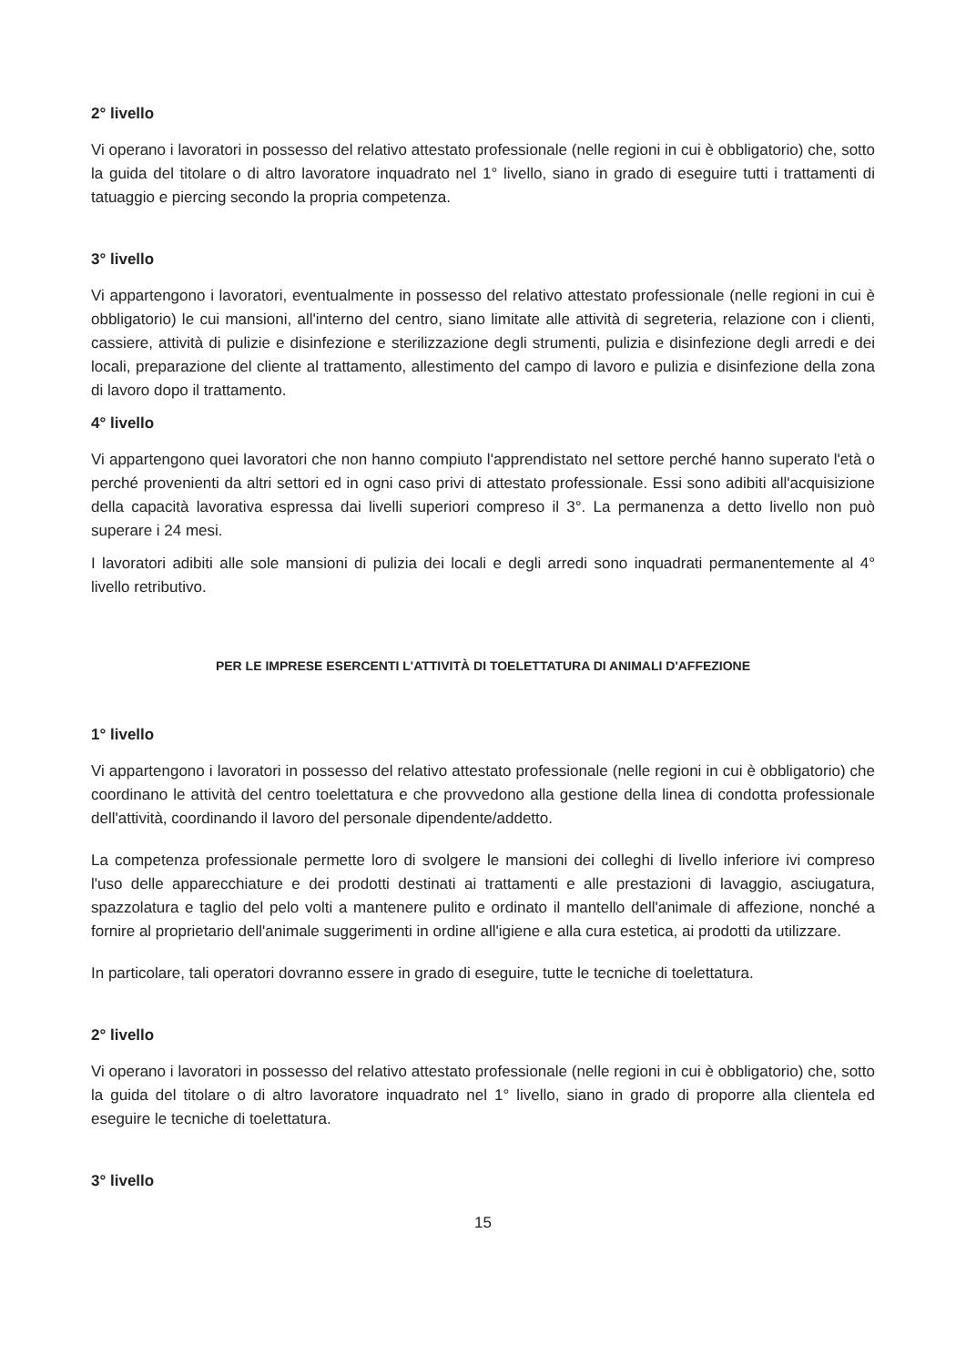2° livello
Vi operano i lavoratori in possesso del relativo attestato professionale (nelle regioni in cui è obbligatorio) che, sotto la guida del titolare o di altro lavoratore inquadrato nel 1° livello, siano in grado di eseguire tutti i trattamenti di tatuaggio e piercing secondo la propria competenza.
3° livello
Vi appartengono i lavoratori, eventualmente in possesso del relativo attestato professionale (nelle regioni in cui è obbligatorio) le cui mansioni, all'interno del centro, siano limitate alle attività di segreteria, relazione con i clienti, cassiere, attività di pulizie e disinfezione e sterilizzazione degli strumenti, pulizia e disinfezione degli arredi e dei locali, preparazione del cliente al trattamento, allestimento del campo di lavoro e pulizia e disinfezione della zona di lavoro dopo il trattamento.
4° livello
Vi appartengono quei lavoratori che non hanno compiuto l'apprendistato nel settore perché hanno superato l'età o perché provenienti da altri settori ed in ogni caso privi di attestato professionale. Essi sono adibiti all'acquisizione della capacità lavorativa espressa dai livelli superiori compreso il 3°. La permanenza a detto livello non può superare i 24 mesi.
I lavoratori adibiti alle sole mansioni di pulizia dei locali e degli arredi sono inquadrati permanentemente al 4° livello retributivo.
PER LE IMPRESE ESERCENTI L'ATTIVITÀ DI TOELETTATURA DI ANIMALI D'AFFEZIONE
1° livello
Vi appartengono i lavoratori in possesso del relativo attestato professionale (nelle regioni in cui è obbligatorio) che coordinano le attività del centro toelettatura e che provvedono alla gestione della linea di condotta professionale dell'attività, coordinando il lavoro del personale dipendente/addetto.
La competenza professionale permette loro di svolgere le mansioni dei colleghi di livello inferiore ivi compreso l'uso delle apparecchiature e dei prodotti destinati ai trattamenti e alle prestazioni di lavaggio, asciugatura, spazzolatura e taglio del pelo volti a mantenere pulito e ordinato il mantello dell'animale di affezione, nonché a fornire al proprietario dell'animale suggerimenti in ordine all'igiene e alla cura estetica, ai prodotti da utilizzare.
In particolare, tali operatori dovranno essere in grado di eseguire, tutte le tecniche di toelettatura.
2° livello
Vi operano i lavoratori in possesso del relativo attestato professionale (nelle regioni in cui è obbligatorio) che, sotto la guida del titolare o di altro lavoratore inquadrato nel 1° livello, siano in grado di proporre alla clientela ed eseguire le tecniche di toelettatura.
3° livello
15